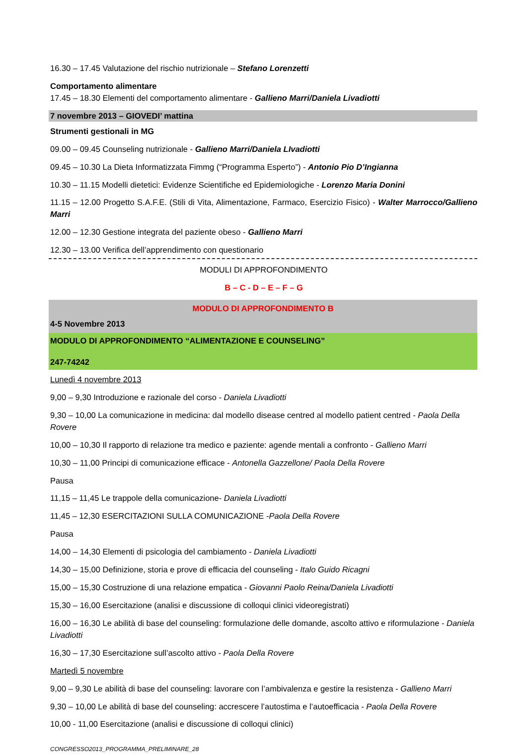16.30 – 17.45 Valutazione del rischio nutrizionale – Stefano Lorenzetti
Comportamento alimentare
17.45 – 18.30 Elementi del comportamento alimentare - Gallieno Marri/Daniela Livadiotti
7 novembre 2013 – GIOVEDI’ mattina
Strumenti gestionali in MG
09.00 – 09.45 Counseling nutrizionale - Gallieno Marri/Daniela LIvadiotti
09.45 – 10.30 La Dieta Informatizzata Fimmg (“Programma Esperto”) - Antonio Pio D’Ingianna
10.30 – 11.15 Modelli dietetici: Evidenze Scientifiche ed Epidemiologiche - Lorenzo Maria Donini
11.15 – 12.00 Progetto S.A.F.E. (Stili di Vita, Alimentazione, Farmaco, Esercizio Fisico) - Walter Marrocco/Gallieno Marri
12.00 – 12.30 Gestione integrata del paziente obeso - Gallieno Marri
12.30 – 13.00 Verifica dell’apprendimento con questionario
MODULI DI APPROFONDIMENTO
B – C - D – E – F – G
MODULO DI APPROFONDIMENTO B
4-5 Novembre 2013
MODULO DI APPROFONDIMENTO “ALIMENTAZIONE E COUNSELING”
247-74242
Lunedì 4 novembre 2013
9,00 – 9,30 Introduzione e razionale del corso - Daniela Livadiotti
9,30 – 10,00 La comunicazione in medicina: dal modello disease centred al modello patient centred - Paola Della Rovere
10,00 – 10,30 Il rapporto di relazione tra medico e paziente: agende mentali a confronto - Gallieno Marri
10,30 – 11,00 Principi di comunicazione efficace - Antonella Gazzellone/ Paola Della Rovere
Pausa
11,15 – 11,45 Le trappole della comunicazione- Daniela Livadiotti
11,45 – 12,30 ESERCITAZIONI SULLA COMUNICAZIONE -Paola Della Rovere
Pausa
14,00 – 14,30 Elementi di psicologia del cambiamento - Daniela Livadiotti
14,30 – 15,00 Definizione, storia e prove di efficacia del counseling - Italo Guido Ricagni
15,00 – 15,30 Costruzione di una relazione empatica - Giovanni Paolo Reina/Daniela Livadiotti
15,30 – 16,00 Esercitazione (analisi e discussione di colloqui clinici videoregistrati)
16,00 – 16,30 Le abilità di base del counseling: formulazione delle domande, ascolto attivo e riformulazione - Daniela Livadiotti
16,30 – 17,30 Esercitazione sull’ascolto attivo - Paola Della Rovere
Martedì 5 novembre
9,00 – 9,30 Le abilità di base del counseling: lavorare con l’ambivalenza e gestire la resistenza - Gallieno Marri
9,30 – 10,00 Le abilità di base del counseling: accrescere l’autostima e l’autoefficacia - Paola Della Rovere
10,00 - 11,00 Esercitazione (analisi e discussione di colloqui clinici)
CONGRESSO2013_PROGRAMMA_PRELIMINARE_28